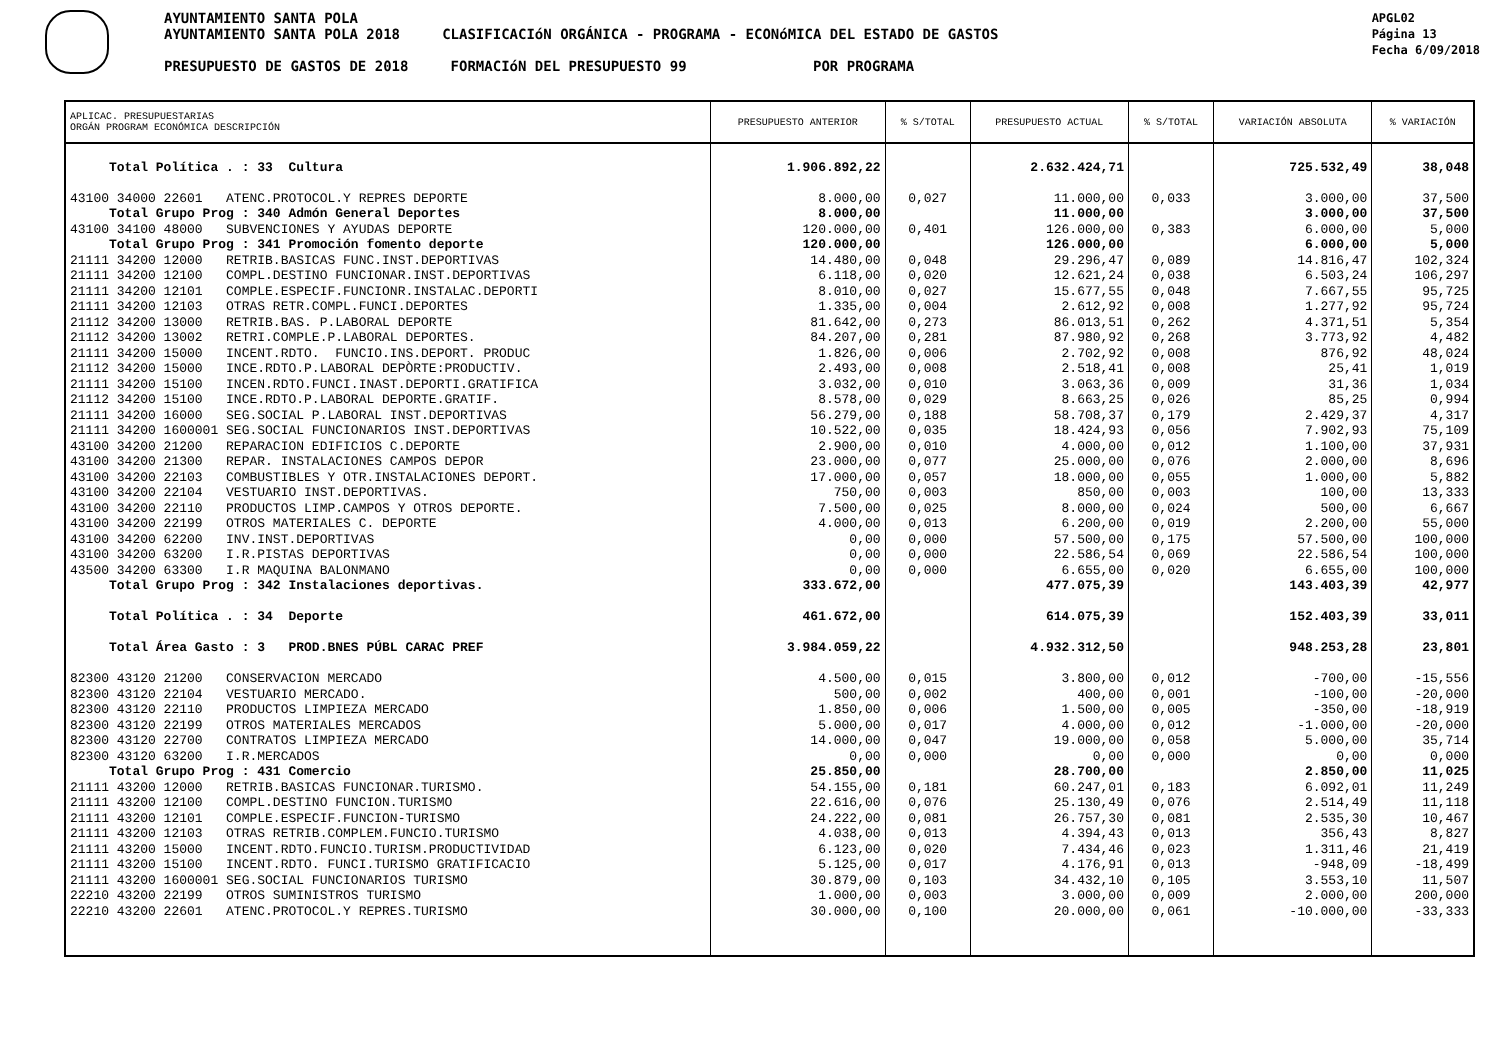AYUNTAMIENTO SANTA POLA
AYUNTAMIENTO SANTA POLA 2018 CLASIFICACIóN ORGÁNICA - PROGRAMA - ECONóMICA DEL ESTADO DE GASTOS
PRESUPUESTO DE GASTOS DE 2018 FORMACIóN DEL PRESUPUESTO 99 POR PROGRAMA
APGL02
Página 13
Fecha 6/09/2018
| APLICAC. PRESUPUESTARIAS ORGÁN PROGRAM ECONÓMICA DESCRIPCIÓN | PRESUPUESTO ANTERIOR | % S/TOTAL | PRESUPUESTO ACTUAL | % S/TOTAL | VARIACIÓN ABSOLUTA | % VARIACIÓN |
| --- | --- | --- | --- | --- | --- | --- |
| Total Política . : 33 Cultura | 1.906.892,22 | | 2.632.424,71 | | 725.532,49 | 38,048 |
| 43100 34000 22601 ATENC.PROTOCOL.Y REPRES DEPORTE | 8.000,00 | 0,027 | 11.000,00 | 0,033 | 3.000,00 | 37,500 |
| Total Grupo Prog : 340 Admón General Deportes | 8.000,00 | | 11.000,00 | | 3.000,00 | 37,500 |
| 43100 34100 48000 SUBVENCIONES Y AYUDAS DEPORTE | 120.000,00 | 0,401 | 126.000,00 | 0,383 | 6.000,00 | 5,000 |
| Total Grupo Prog : 341 Promoción fomento deporte | 120.000,00 | | 126.000,00 | | 6.000,00 | 5,000 |
| 21111 34200 12000 RETRIB.BASICAS FUNC.INST.DEPORTIVAS | 14.480,00 | 0,048 | 29.296,47 | 0,089 | 14.816,47 | 102,324 |
| 21111 34200 12100 COMPL.DESTINO FUNCIONAR.INST.DEPORTIVAS | 6.118,00 | 0,020 | 12.621,24 | 0,038 | 6.503,24 | 106,297 |
| 21111 34200 12101 COMPLE.ESPECIF.FUNCIONR.INSTALAC.DEPORTI | 8.010,00 | 0,027 | 15.677,55 | 0,048 | 7.667,55 | 95,725 |
| 21111 34200 12103 OTRAS RETR.COMPL.FUNCI.DEPORTES | 1.335,00 | 0,004 | 2.612,92 | 0,008 | 1.277,92 | 95,724 |
| 21112 34200 13000 RETRIB.BAS. P.LABORAL DEPORTE | 81.642,00 | 0,273 | 86.013,51 | 0,262 | 4.371,51 | 5,354 |
| 21112 34200 13002 RETRI.COMPLE.P.LABORAL DEPORTES. | 84.207,00 | 0,281 | 87.980,92 | 0,268 | 3.773,92 | 4,482 |
| 21111 34200 15000 INCENT.RDTO. FUNCIO.INS.DEPORT. PRODUC | 1.826,00 | 0,006 | 2.702,92 | 0,008 | 876,92 | 48,024 |
| 21112 34200 15000 INCE.RDTO.P.LABORAL DEPÒRTE:PRODUCTIV. | 2.493,00 | 0,008 | 2.518,41 | 0,008 | 25,41 | 1,019 |
| 21111 34200 15100 INCEN.RDTO.FUNCI.INAST.DEPORTI.GRATIFICA | 3.032,00 | 0,010 | 3.063,36 | 0,009 | 31,36 | 1,034 |
| 21112 34200 15100 INCE.RDTO.P.LABORAL DEPORTE.GRATIF. | 8.578,00 | 0,029 | 8.663,25 | 0,026 | 85,25 | 0,994 |
| 21111 34200 16000 SEG.SOCIAL P.LABORAL INST.DEPORTIVAS | 56.279,00 | 0,188 | 58.708,37 | 0,179 | 2.429,37 | 4,317 |
| 21111 34200 1600001 SEG.SOCIAL FUNCIONARIOS INST.DEPORTIVAS | 10.522,00 | 0,035 | 18.424,93 | 0,056 | 7.902,93 | 75,109 |
| 43100 34200 21200 REPARACION EDIFICIOS C.DEPORTE | 2.900,00 | 0,010 | 4.000,00 | 0,012 | 1.100,00 | 37,931 |
| 43100 34200 21300 REPAR. INSTALACIONES CAMPOS DEPOR | 23.000,00 | 0,077 | 25.000,00 | 0,076 | 2.000,00 | 8,696 |
| 43100 34200 22103 COMBUSTIBLES Y OTR.INSTALACIONES DEPORT. | 17.000,00 | 0,057 | 18.000,00 | 0,055 | 1.000,00 | 5,882 |
| 43100 34200 22104 VESTUARIO INST.DEPORTIVAS. | 750,00 | 0,003 | 850,00 | 0,003 | 100,00 | 13,333 |
| 43100 34200 22110 PRODUCTOS LIMP.CAMPOS Y OTROS DEPORTE. | 7.500,00 | 0,025 | 8.000,00 | 0,024 | 500,00 | 6,667 |
| 43100 34200 22199 OTROS MATERIALES C. DEPORTE | 4.000,00 | 0,013 | 6.200,00 | 0,019 | 2.200,00 | 55,000 |
| 43100 34200 62200 INV.INST.DEPORTIVAS | 0,00 | 0,000 | 57.500,00 | 0,175 | 57.500,00 | 100,000 |
| 43100 34200 63200 I.R.PISTAS DEPORTIVAS | 0,00 | 0,000 | 22.586,54 | 0,069 | 22.586,54 | 100,000 |
| 43500 34200 63300 I.R MAQUINA BALONMANO | 0,00 | 0,000 | 6.655,00 | 0,020 | 6.655,00 | 100,000 |
| Total Grupo Prog : 342 Instalaciones deportivas. | 333.672,00 | | 477.075,39 | | 143.403,39 | 42,977 |
| Total Política . : 34 Deporte | 461.672,00 | | 614.075,39 | | 152.403,39 | 33,011 |
| Total Área Gasto : 3 PROD.BNES PÚBL CARAC PREF | 3.984.059,22 | | 4.932.312,50 | | 948.253,28 | 23,801 |
| 82300 43120 21200 CONSERVACION MERCADO | 4.500,00 | 0,015 | 3.800,00 | 0,012 | -700,00 | -15,556 |
| 82300 43120 22104 VESTUARIO MERCADO. | 500,00 | 0,002 | 400,00 | 0,001 | -100,00 | -20,000 |
| 82300 43120 22110 PRODUCTOS LIMPIEZA MERCADO | 1.850,00 | 0,006 | 1.500,00 | 0,005 | -350,00 | -18,919 |
| 82300 43120 22199 OTROS MATERIALES MERCADOS | 5.000,00 | 0,017 | 4.000,00 | 0,012 | -1.000,00 | -20,000 |
| 82300 43120 22700 CONTRATOS LIMPIEZA MERCADO | 14.000,00 | 0,047 | 19.000,00 | 0,058 | 5.000,00 | 35,714 |
| 82300 43120 63200 I.R.MERCADOS | 0,00 | 0,000 | 0,00 | 0,000 | 0,00 | 0,000 |
| Total Grupo Prog : 431 Comercio | 25.850,00 | | 28.700,00 | | 2.850,00 | 11,025 |
| 21111 43200 12000 RETRIB.BASICAS FUNCIONAR.TURISMO. | 54.155,00 | 0,181 | 60.247,01 | 0,183 | 6.092,01 | 11,249 |
| 21111 43200 12100 COMPL.DESTINO FUNCION.TURISMO | 22.616,00 | 0,076 | 25.130,49 | 0,076 | 2.514,49 | 11,118 |
| 21111 43200 12101 COMPLE.ESPECIF.FUNCION-TURISMO | 24.222,00 | 0,081 | 26.757,30 | 0,081 | 2.535,30 | 10,467 |
| 21111 43200 12103 OTRAS RETRIB.COMPLEM.FUNCIO.TURISMO | 4.038,00 | 0,013 | 4.394,43 | 0,013 | 356,43 | 8,827 |
| 21111 43200 15000 INCENT.RDTO.FUNCIO.TURISM.PRODUCTIVIDAD | 6.123,00 | 0,020 | 7.434,46 | 0,023 | 1.311,46 | 21,419 |
| 21111 43200 15100 INCENT.RDTO. FUNCI.TURISMO GRATIFICACIO | 5.125,00 | 0,017 | 4.176,91 | 0,013 | -948,09 | -18,499 |
| 21111 43200 1600001 SEG.SOCIAL FUNCIONARIOS TURISMO | 30.879,00 | 0,103 | 34.432,10 | 0,105 | 3.553,10 | 11,507 |
| 22210 43200 22199 OTROS SUMINISTROS TURISMO | 1.000,00 | 0,003 | 3.000,00 | 0,009 | 2.000,00 | 200,000 |
| 22210 43200 22601 ATENC.PROTOCOL.Y REPRES.TURISMO | 30.000,00 | 0,100 | 20.000,00 | 0,061 | -10.000,00 | -33,333 |